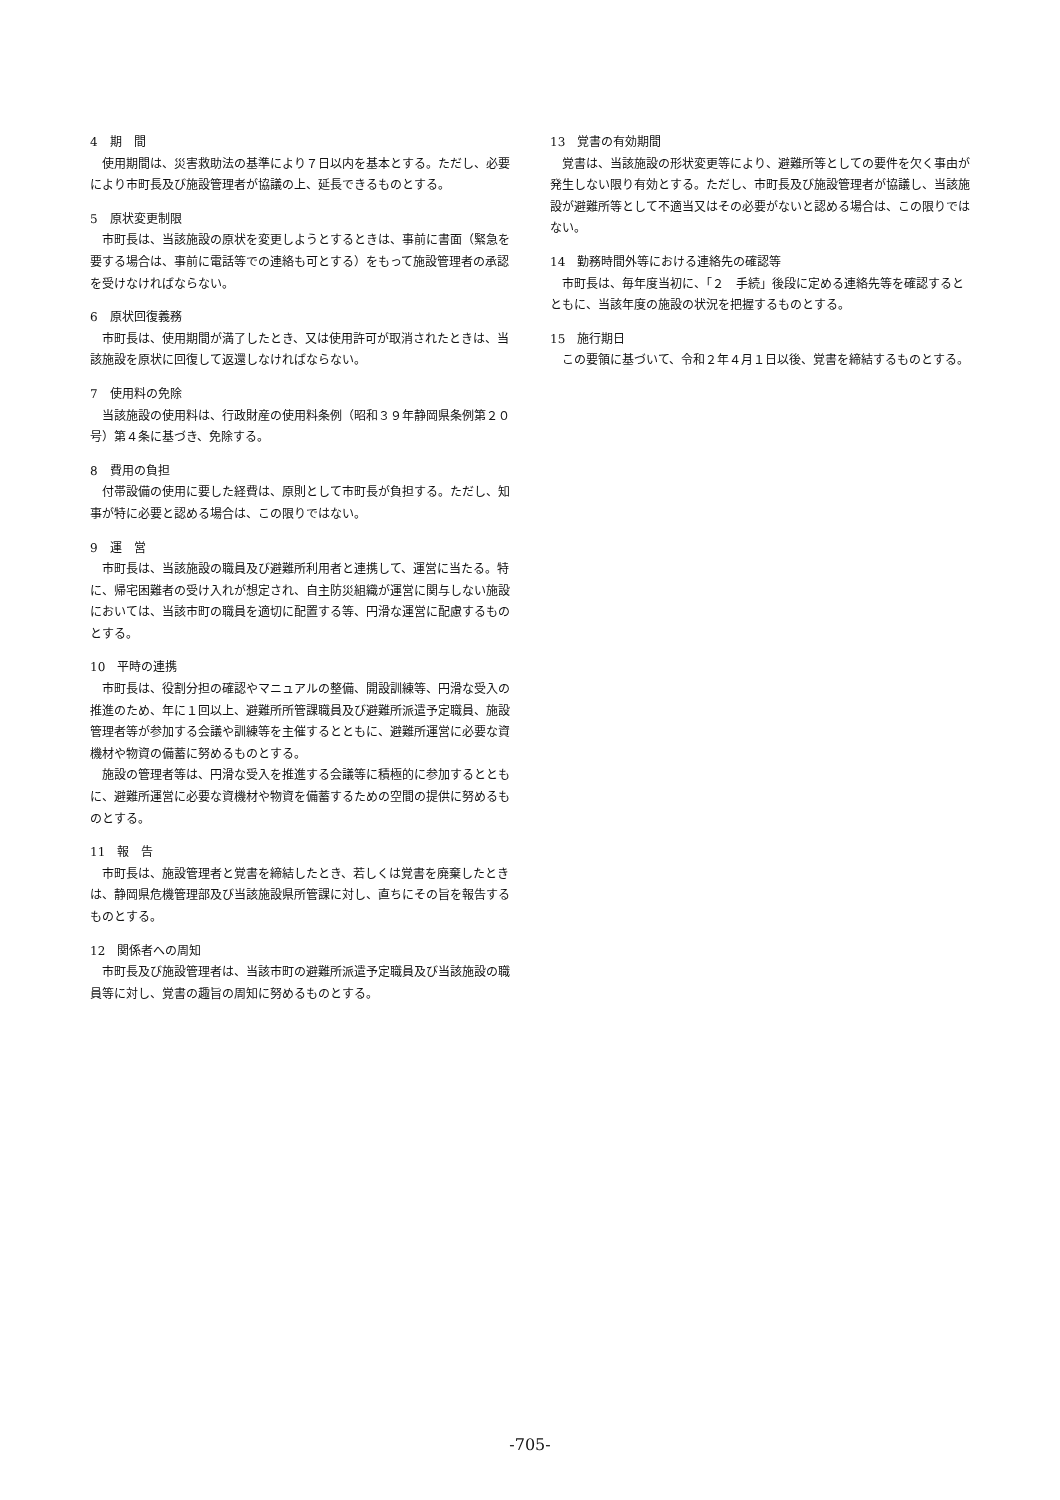4　期　間
使用期間は、災害救助法の基準により７日以内を基本とする。ただし、必要により市町長及び施設管理者が協議の上、延長できるものとする。
5　原状変更制限
市町長は、当該施設の原状を変更しようとするときは、事前に書面（緊急を要する場合は、事前に電話等での連絡も可とする）をもって施設管理者の承認を受けなければならない。
6　原状回復義務
市町長は、使用期間が満了したとき、又は使用許可が取消されたときは、当該施設を原状に回復して返還しなければならない。
7　使用料の免除
当該施設の使用料は、行政財産の使用料条例（昭和３９年静岡県条例第２０号）第４条に基づき、免除する。
8　費用の負担
付帯設備の使用に要した経費は、原則として市町長が負担する。ただし、知事が特に必要と認める場合は、この限りではない。
9　運　営
市町長は、当該施設の職員及び避難所利用者と連携して、運営に当たる。特に、帰宅困難者の受け入れが想定され、自主防災組織が運営に関与しない施設においては、当該市町の職員を適切に配置する等、円滑な運営に配慮するものとする。
10　平時の連携
市町長は、役割分担の確認やマニュアルの整備、開設訓練等、円滑な受入の推進のため、年に１回以上、避難所所管課職員及び避難所派遣予定職員、施設管理者等が参加する会議や訓練等を主催するとともに、避難所運営に必要な資機材や物資の備蓄に努めるものとする。
施設の管理者等は、円滑な受入を推進する会議等に積極的に参加するとともに、避難所運営に必要な資機材や物資を備蓄するための空間の提供に努めるものとする。
11　報　告
市町長は、施設管理者と覚書を締結したとき、若しくは覚書を廃棄したときは、静岡県危機管理部及び当該施設県所管課に対し、直ちにその旨を報告するものとする。
12　関係者への周知
市町長及び施設管理者は、当該市町の避難所派遣予定職員及び当該施設の職員等に対し、覚書の趣旨の周知に努めるものとする。
13　覚書の有効期間
覚書は、当該施設の形状変更等により、避難所等としての要件を欠く事由が発生しない限り有効とする。ただし、市町長及び施設管理者が協議し、当該施設が避難所等として不適当又はその必要がないと認める場合は、この限りではない。
14　勤務時間外等における連絡先の確認等
市町長は、毎年度当初に、「２　手続」後段に定める連絡先等を確認するとともに、当該年度の施設の状況を把握するものとする。
15　施行期日
この要領に基づいて、令和２年４月１日以後、覚書を締結するものとする。
-705-